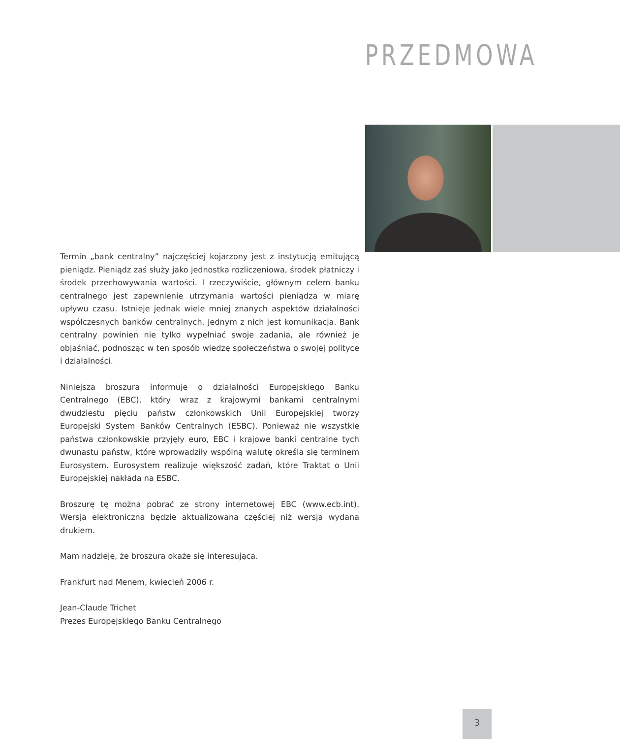PRZEDMOWA
Termin „bank centralny” najczęściej kojarzony jest z instytucją emitującą pieniądz. Pieniądz zaś służy jako jednostka rozliczeniowa, środek płatniczy i środek przechowywania wartości. I rzeczywiście, głównym celem banku centralnego jest zapewnienie utrzymania wartości pieniądza w miarę upływu czasu. Istnieje jednak wiele mniej znanych aspektów działalności współczesnych banków centralnych. Jednym z nich jest komunikacja. Bank centralny powinien nie tylko wypełniać swoje zadania, ale również je objaśniać, podnosząc w ten sposób wiedzę społeczeństwa o swojej polityce i działalności.
Niniejsza broszura informuje o działalności Europejskiego Banku Centralnego (EBC), który wraz z krajowymi bankami centralnymi dwudziestu pięciu państw członkowskich Unii Europejskiej tworzy Europejski System Banków Centralnych (ESBC). Ponieważ nie wszystkie państwa członkowskie przyjęły euro, EBC i krajowe banki centralne tych dwunastu państw, które wprowadziły wspólną walutę określa się terminem Eurosystem. Eurosystem realizuje większość zadań, które Traktat o Unii Europejskiej nakłada na ESBC.
Broszurę tę można pobrać ze strony internetowej EBC (www.ecb.int). Wersja elektroniczna będzie aktualizowana częściej niż wersja wydana drukiem.
Mam nadzieję, że broszura okaże się interesująca.
Frankfurt nad Menem, kwiecień 2006 r.
Jean-Claude Trichet
Prezes Europejskiego Banku Centralnego
3